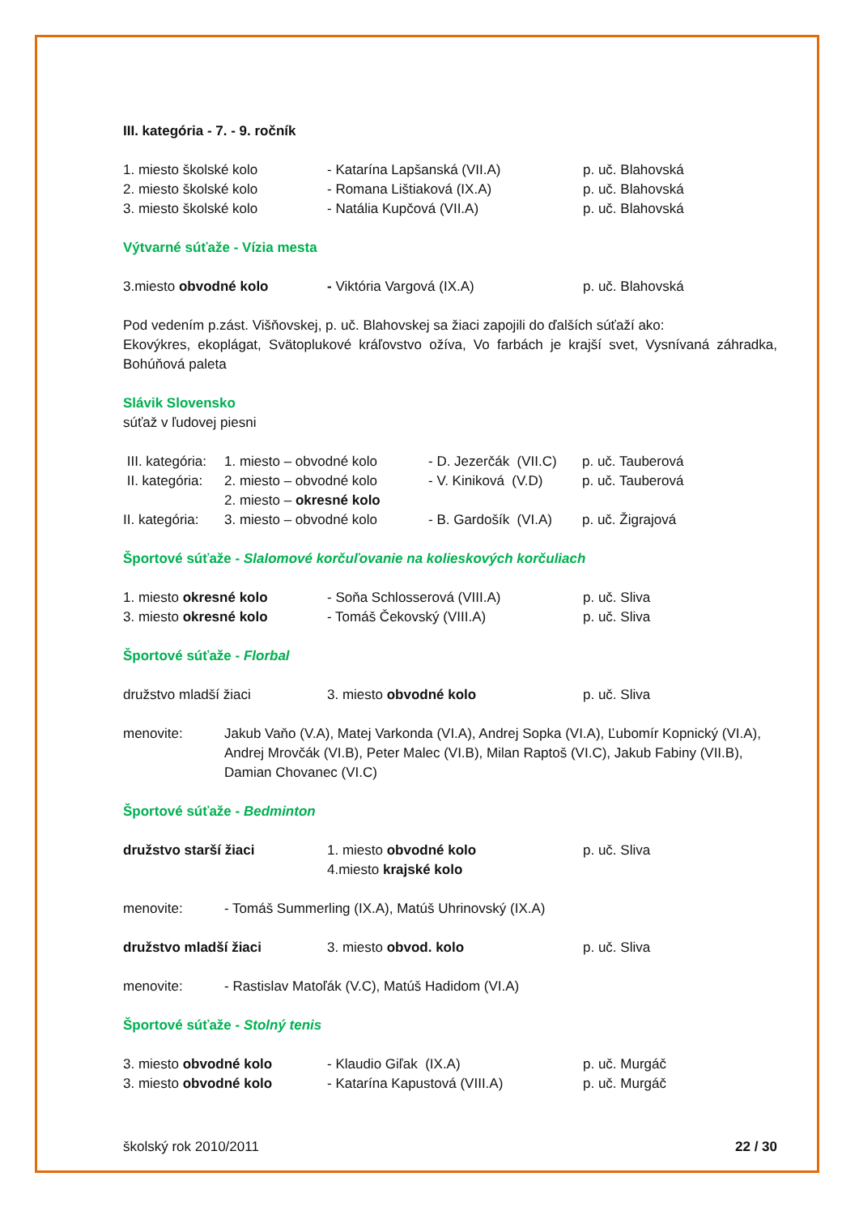III. kategória - 7. - 9. ročník
| 1. miesto školské kolo | - Katarína Lapšanská (VII.A) | p. uč. Blahovská |
| 2. miesto školské kolo | - Romana Lištiaková (IX.A) | p. uč. Blahovská |
| 3. miesto školské kolo | - Natália Kupčová (VII.A) | p. uč. Blahovská |
Výtvarné súťaže - Vízia mesta
| 3.miesto obvodné kolo | - Viktória Vargová (IX.A) | p. uč. Blahovská |
Pod vedením p.zást. Višňovskej, p. uč. Blahovskej sa žiaci zapojili do ďalších súťaží ako:
Ekovýkres, ekoplágat, Svätoplukové kráľovstvo ožíva, Vo farbách je krajší svet, Vysnívaná záhradka, Bohúňová paleta
Slávik Slovensko
súťaž v ľudovej piesni
| III. kategória: | 1. miesto – obvodné kolo | - D. Jezerčák (VII.C) | p. uč. Tauberová |
| II. kategória: | 2. miesto – obvodné kolo | - V. Kiniková (V.D) | p. uč. Tauberová |
| | 2. miesto – okresné kolo | | |
| II. kategória: | 3. miesto – obvodné kolo | - B. Gardošík (VI.A) | p. uč. Žigrajová |
Športové súťaže - Slalomové korčuľovanie na kolieskových korčuliach
| 1. miesto okresné kolo | - Soňa Schlosserová (VIII.A) | p. uč. Sliva |
| 3. miesto okresné kolo | - Tomáš Čekovský (VIII.A) | p. uč. Sliva |
Športové súťaže - Florbal
| družstvo mladší žiaci | 3. miesto obvodné kolo | p. uč. Sliva |
| menovite: | Jakub Vaňo (V.A), Matej Varkonda (VI.A), Andrej Sopka (VI.A), Ľubomír Kopnický (VI.A), Andrej Mrovčák (VI.B), Peter Malec (VI.B), Milan Raptoš (VI.C), Jakub Fabiny (VII.B), Damian Chovanec (VI.C) |
Športové súťaže - Bedminton
| družstvo starší žiaci | 1. miesto obvodné kolo | p. uč. Sliva |
| | 4.miesto krajské kolo | |
| menovite: | - Tomáš Summerling (IX.A), Matúš Uhrinovský (IX.A) |
| družstvo mladší žiaci | 3. miesto obvod. kolo | p. uč. Sliva |
| menovite: | - Rastislav Matoľák (V.C), Matúš Hadidom (VI.A) |
Športové súťaže - Stolný tenis
| 3. miesto obvodné kolo | - Klaudio Giľak (IX.A) | p. uč. Murgáč |
| 3. miesto obvodné kolo | - Katarína Kapustová (VIII.A) | p. uč. Murgáč |
školský rok 2010/2011 22 / 30